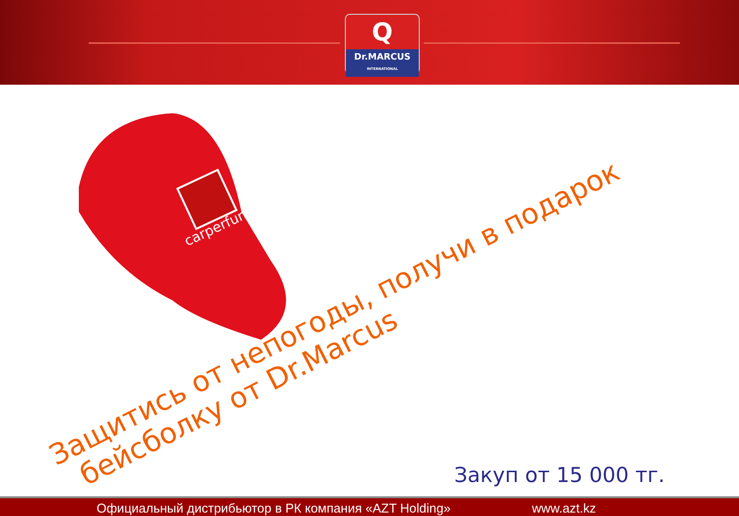Q
Dr.MARCUS
INTERNATIONAL
carperfume
Защитись от непогоды, получи в подарок
бейсболку от Dr.Marcus
Закуп от 15 000 тг.
Официальный дистрибьютор в РК компания «AZT Holding» www.azt.kz